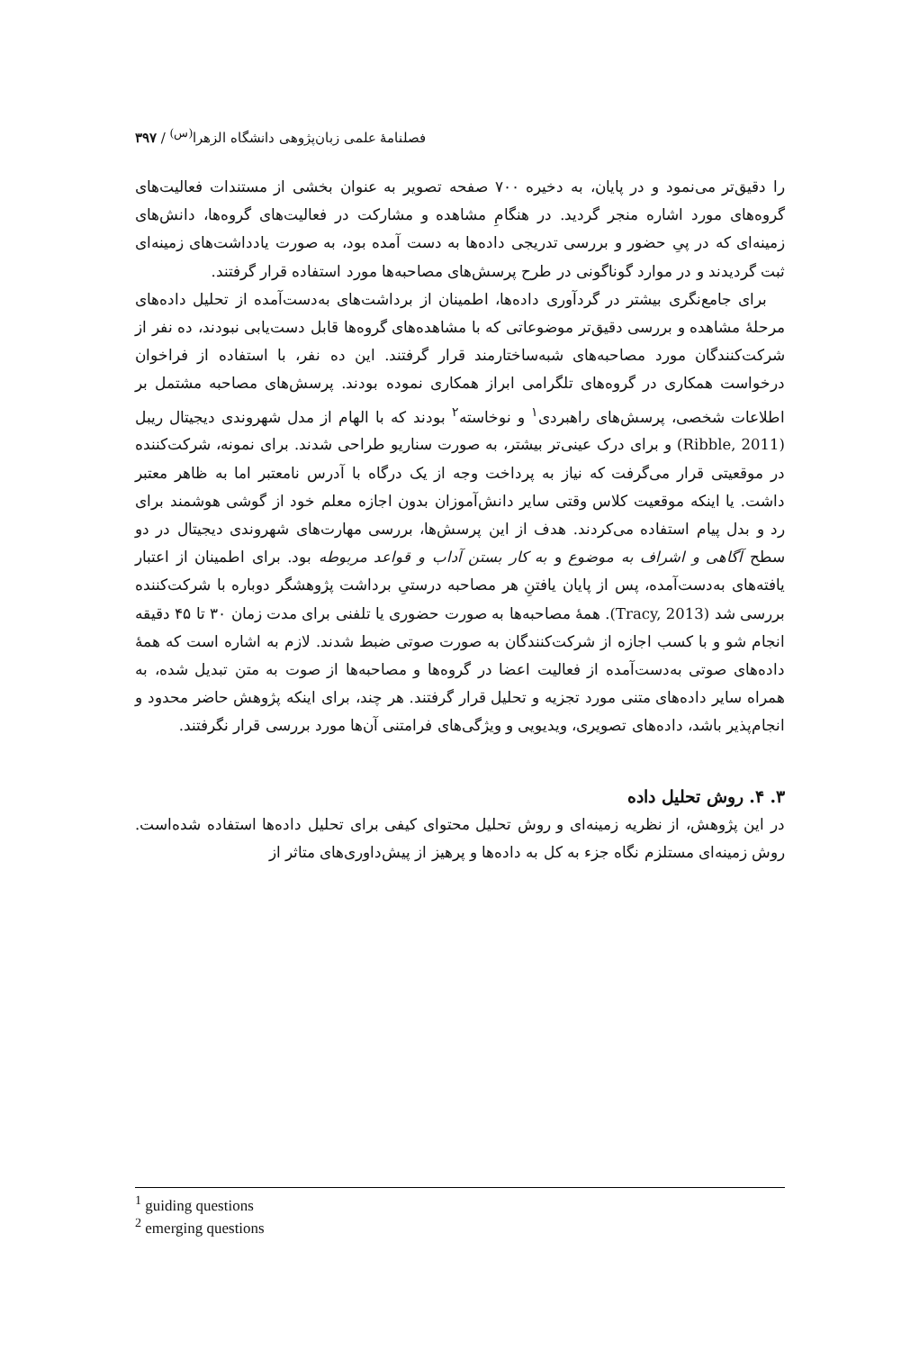۳۹۷ / فصلنامهٔ علمی زبان‌پژوهی دانشگاه الزهرا<sup>(س)</sup>
را دقیق‌تر می‌نمود و در پایان، به دخیره ۷۰۰ صفحه تصویر به عنوان بخشی از مستندات فعالیت‌های گروه‌های مورد اشاره منجر گردید. در هنگامِ مشاهده و مشارکت در فعالیت‌های گروه‌ها، دانش‌های زمینه‌ای که در پیِ حضور و بررسی تدریجی داده‌ها به دست آمده بود، به صورت یادداشت‌های زمینه‌ای ثبت گردیدند و در موارد گوناگونی در طرح پرسش‌های مصاحبه‌ها مورد استفاده قرار گرفتند.
برای جامع‌نگری بیشتر در گردآوری داده‌ها، اطمینان از برداشت‌های به‌دست‌آمده از تحلیل داده‌های مرحلهٔ مشاهده و بررسی دقیق‌تر موضوعاتی که با مشاهده‌های گروه‌ها قابل دست‌یابی نبودند، ده نفر از شرکت‌کنندگان مورد مصاحبه‌های شبه‌ساختارمند قرار گرفتند. این ده نفر، با استفاده از فراخوان درخواست همکاری در گروه‌های تلگرامی ابراز همکاری نموده بودند. پرسش‌های مصاحبه مشتمل بر اطلاعات شخصی، پرسش‌های راهبردی<sup>۱</sup> و نوخاسته<sup>۲</sup> بودند که با الهام از مدل شهروندی دیجیتال ریبل (Ribble, 2011) و برای درک عینی‌تر بیشتر، به صورت سناریو طراحی شدند. برای نمونه، شرکت‌کننده در موقعیتی قرار می‌گرفت که نیاز به پرداخت وجه از یک درگاه با آدرس نامعتبر اما به ظاهر معتبر داشت. یا اینکه موقعیت کلاس وقتی سایر دانش‌آموزان بدون اجازه معلم خود از گوشی هوشمند برای رد و بدل پیام استفاده می‌کردند. هدف از این پرسش‌ها، بررسی مهارت‌های شهروندی دیجیتال در دو سطح آگاهی و اشراف به موضوع و به کار بستن آداب و قواعد مربوطه بود. برای اطمینان از اعتبار یافته‌های به‌دست‌آمده، پس از پایان یافتنِ هر مصاحبه درستیِ برداشت پژوهشگر دوباره با شرکت‌کننده بررسی شد (Tracy, 2013). همهٔ مصاحبه‌ها به صورت حضوری یا تلفنی برای مدت زمان ۳۰ تا ۴۵ دقیقه انجام شو و با کسب اجازه از شرکت‌کنندگان به صورت صوتی ضبط شدند. لازم به اشاره است که همهٔ داده‌های صوتی به‌دست‌آمده از فعالیت اعضا در گروه‌ها و مصاحبه‌ها از صوت به متن تبدیل شده، به همراه سایر داده‌های متنی مورد تجزیه و تحلیل قرار گرفتند. هر چند، برای اینکه پژوهش حاضر محدود و انجام‌پذیر باشد، داده‌های تصویری، ویدیویی و ویژگی‌های فرامتنی آن‌ها مورد بررسی قرار نگرفتند.
۳. ۴. روش تحلیل داده
در این پژوهش، از نظریه زمینه‌ای و روش تحلیل محتوای کیفی برای تحلیل داده‌ها استفاده شده‌است. روش زمینه‌ای مستلزم نگاه جزء به کل به داده‌ها و پرهیز از پیش‌داوری‌های متاثر از
<sup>1</sup> guiding questions
<sup>2</sup> emerging questions